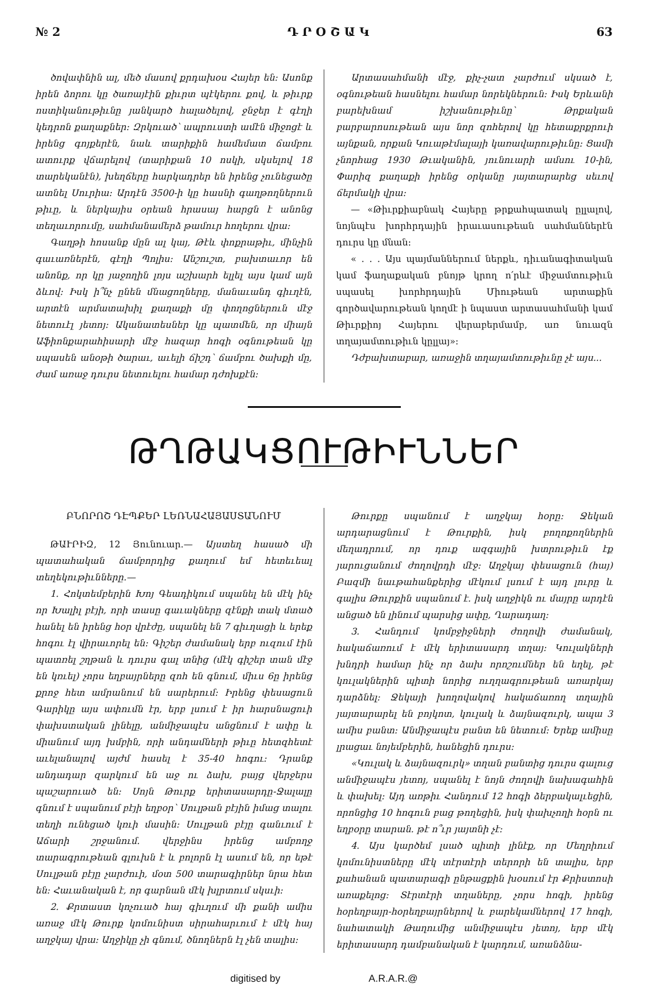№ 2 Դ Ր Օ Շ Ա Կ 63
ծովափնին ալ, մեծ մասով քրդախօս Հայեր են: Ասոնք իրեն ձորու կը ծառայէին քիւրտ պէկերու քով, և թիւրք ոստիկանութիւնը յանկարծ հալածելով, ջնջեր է գէղի կեդրոն քաղաքներ: Զրկուած՝ ապրուստի ամէն միջոցէ և իրենց գոյքերէն, նաև տարիքին համեմատ ճամբու ատուրք վճարելով (տարիքան 10 ոսկի, սկսելով 18 տարեկանէն), խեղճերը հարկադրեր են իրենց չունեցածը ատնել Սուրիա: Արդէն 3500-ի կը հասնի գաղթողներուն թիւը, և ներկայիս օրեան հրասայ հարցն է անոնց տեղաւորումը, սահմանամերձ թամուր հողերու վրա:
Գաղթի հոսանք մըն ալ կայ, Թէև փոքրաթիւ, մինչին գաւառներէն, գէղի Պոլիս: Անշուշտ, բախտաւոր են անոնք, որ կը յաջողին լոյս աշխարհ ելլել այս կամ այն ձևով: Իսկ ի՞նչ ընեն մնացողները, մանաւանդ գիւղէն, արտէն արմատախիլ քաղաքի մը փողոցներուն մէջ նետուէլ յետոյ: Ականատեսներ կը պատմեն, որ միայն Աֆիոնքարահիսարի մէջ հազար հոգի օգնութեան կը սպասեն անօթի ծարաւ, աւելի ճիշդ՝ ճամբու ծախքի մը, ժամ առաջ դուրս նետուելու համար դժոխքէն:
Արտասահմանի մէջ, քիչ-չատ չարժում սկսած է, օգնութեան հասնելու համար նորեկներուն: Իսկ Երևանի բարեխնամ իշխանութիւնը՝ Թրքական բարբարոսութեան այս նոր զոհերով կը հետաքրքրուի այնքան, որքան Կուաթէմալայի կառավարութիւնը: Ցամի չնորհաց 1930 Թւականին, յունուարի ամսու 10-ին, Փարիզ քաղաքի իրենց օրկանը յայտարարեց սեւով ճերմակի վրա:
— «Թիւրքիաբնակ Հայերը թրքահպատակ ըլլալով, նոյնպէս խորհրդային իրաւասութեան սահմաններէն դուրս կը մնան:
« . . . Այս պայմաններում ներքև, դիւանագիտական կամ ֆաղաքական բնոյթ կրող ո՛րևէ միջամտութիւն սպասել խորհրդային Միութեան արտաքին գործավարութեան կողմէ ի նպաստ արտասահմանի կամ Թիւրքիոյ Հայերու վերաբերմամբ, առ նուազն տղայամտութիւն կըլլայ»:
Դժբախտաբար, առաջին տղայամտութիւնը չէ այս...
ԹՂԹԱԿՑՈՒԹԻՒՆՆԵՐ
ԲՆՈՐՈՇ ԴԷՊՔԵՐ ԼԵՌՆԱՀԱՅԱՍՏԱՆՈՒՄ
ԹԱՒՐԻԶ, 12 Յունուար.— Այստեղ հասած մի պատահական ճամբորդից քաղում եմ հետեւեալ տեղեկութիւնները.—
1. Հոկտեմբերին Խոյ Գեադիկում սպանել են մէկ ինչ որ Խալիլ բէյի, որի տասը գաւակները զէնքի տակ մտած հանել են իրենց հօր վրէժը, սպանել են 7 գիւղացի և երեք հոգու էլ վիրաւորել են: Գիշեր ժամանակ երբ ուզում էին պատռել շղթան և դուրս գալ տնից (մէկ գիշեր տան մէջ են կռւել) չորս եղբայրները զոհ են գնում, միւս 6ը իրենց քրոջ հետ ամրանում են սարերում: Իրենց փեսացուն Գարիկը այս ափումն էր, երբ լսում է իր հարսնացուի փախստական լինելը, անմիջապէս անցնում է ափը և միանում այդ խմբին, որի անդամների թիւը հետզհետէ աւելանալով այժմ հասել է 35-40 հոգու: Դրանք անդադար զարկում են աջ ու ձախ, բայց վերջերս պաշարուած են: Սոյն Թուրք երիտասարդը-Ջալալը գնում է սպանում բէյի եղբօր՝ Սուլթան բէյին իմաց տալու տեղի ունեցած կռւի մասին: Սուլթան բէյը գանւում է Աճարի շրջանում. վերջինս իրենց ամբողջ տարագրութեան գլուխն է և բոլորն էլ ասում են, որ եթէ Սուլթան բէյը չարժուի, մօտ 500 տարագիրներ նրա հետ են: Հաւանական է, որ գարնան մէկ խլրտում սկսւի:
2. Քրտաստ կոչուած հայ գիւղում մի քանի ամիս առաջ մէկ Թուրք կոմունիստ սիրահարւում է մէկ հայ աղջկայ վրա: Աղջիկը չի գնում, ծնողներն էլ չեն տալիս:
Թուրքը սպանում է աղջկայ հօրը: Ջեկան արդարացնում է Թուրքին, իսկ բողոքողներին մեղադրում, որ դուք ազգային խտրութիւն էք յարուցանում ժողովրդի մէջ: Աղջկայ փեսացուն (հայ) Բազմի նաւթահանքերից մէկում լսում է այդ լուրը և գալիս Թուրքին սպանում է. իսկ աղջիկն ու մայրը արդէն անցած են լինում պարսից ափը, Ղարադաղ:
3. Հանդում կոմբջիջների ժողովի ժամանակ, հակաճառում է մէկ երիտասարդ տղայ: Կուլակների խնդրի համար ինչ որ ձախ որոշումներ են եղել, թէ կուլակներին պիտի նորից ուղղագրութեան առարկայ դարձնել: Ջեկայի խողովակով հակաճառող տղային յայտարարել են բոյկոտ, կուլակ և ձայնազուրկ, ապա 3 ամիս բանտ: Անմիջապէս բանտ են նետում: Երեք ամիսը լրացաւ նոյեմբերին, հանեցին դուրս:
«Կուլակ և ձայնազուրկ» տղան բանտից դուրս գալուց անմիջապէս յետոյ, սպանել է նոյն ժողովի նախագահին և փախել: Այդ առթիւ Հանդում 12 հոգի ձերբակալւեցին, որոնցից 10 հոգուն բաց թողեցին, իսկ փախչողի հօրն ու եղբօրը տարան. թէ ո՞ւր յայտնի չէ:
4. Այս կարծեմ լսած պիտի լինէք, որ Մեղրիում կոմունիստները մէկ տէրտէրի տերորի են տալիս, երբ քահանան պատարագի ընթացքին խօսում էր Քրիստոսի առաքելոց: Տէրտէրի տղաները, չորս հոգի, իրենց հօրեղբայր-հօրեղբայրներով և բարեկամներով 17 հոգի, նահատակի Թաղումից անմիջապէս յետոյ, երբ մէկ երիտասարդ դամբանական է կարդում, առանձնա-
digitised by A.R.A.R.@